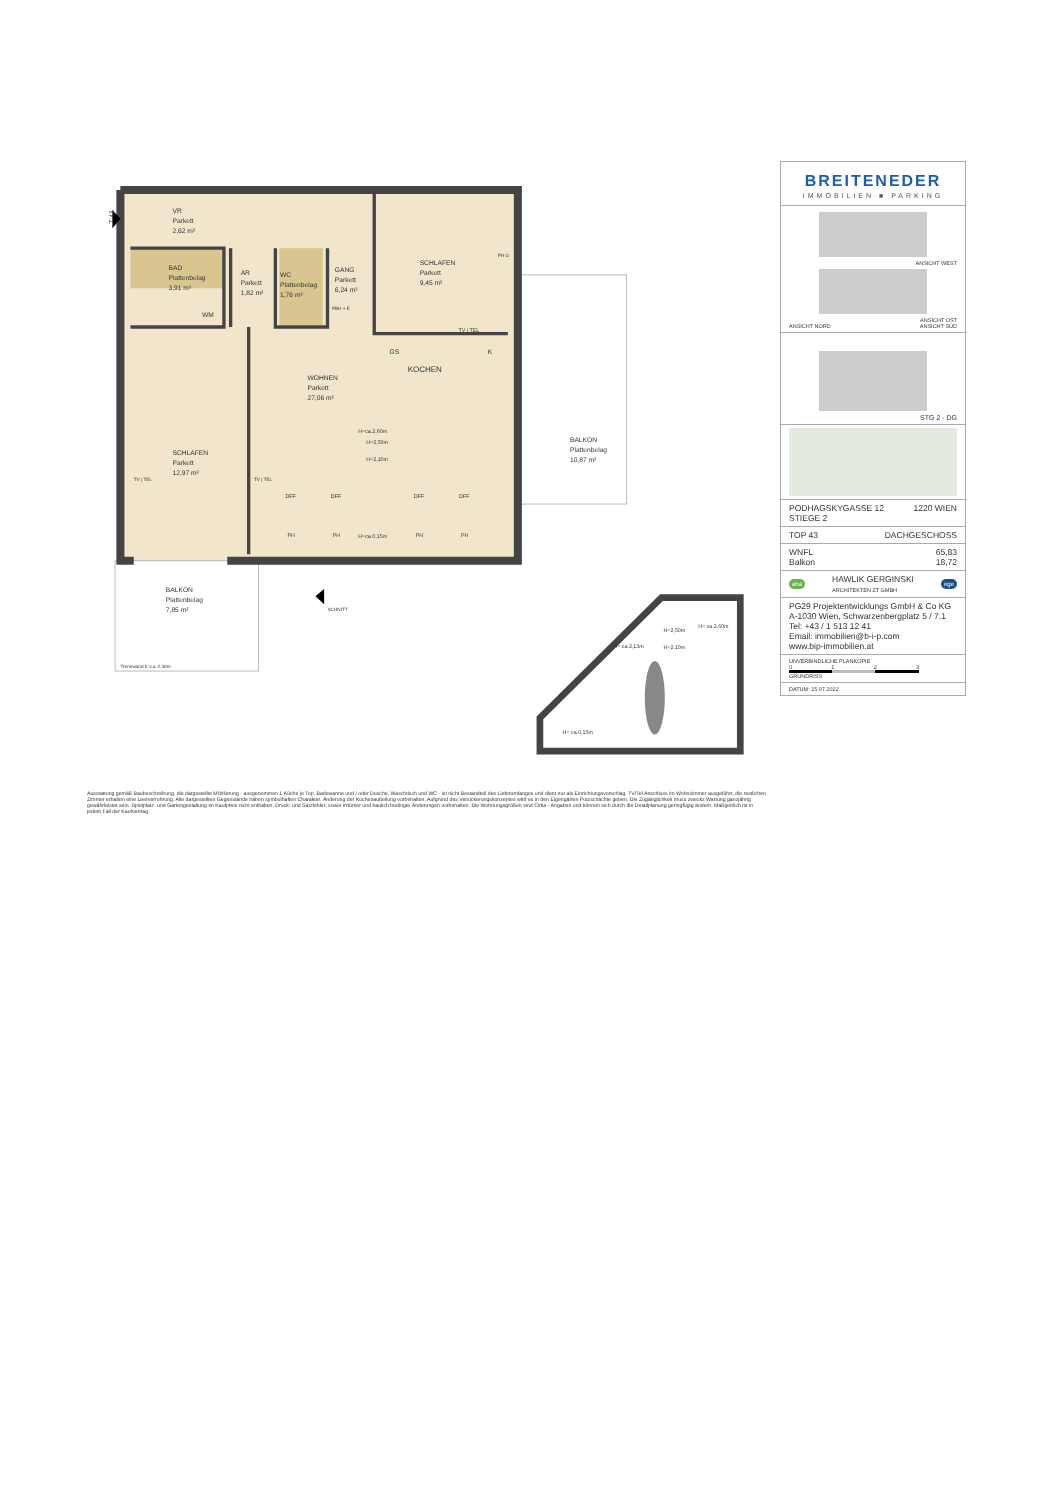T 43
VR
Parkett
2,62 m²
BAD
Plattenbelag
3,91 m²
WM
AR
Parkett
1,82 m²
WC
Plattenbelag
1,76 m²
GANG
Parkett
6,24 m²
FBH + E
SCHLAFEN
Parkett
9,45 m²
PH G
TV | TEL
GS
K
KOCHEN
WOHNEN
Parkett
27,06 m²
H=ca.2,60m
H=2,50m
H=2,10m
SCHLAFEN
Parkett
12,97 m²
TV | TEL
TV | TEL
DFF
DFF
DFF
DFF
PH
PH
H=ca.0,15m
PH
PH
BALKON
Plattenbelag
10,87 m²
BALKON
Plattenbelag
7,85 m²
Trennwand h=ca. 2,30m
SCHNITT
H=2,50m
H= ca.2,60m
H= ca.2,13m
H=2,10m
H= ca.0,15m
Ausstattung gemäß Baubeschreibung, die dargestellte Möblierung - ausgenommen 1 Küche je Top, Badewanne und / oder Dusche, Waschtisch und WC - ist nicht Bestandteil des Lieferumfanges und dient nur als Einrichtungsvorschlag. TV/Tel Anschluss im Wohnzimmer ausgeführt, die restlichen Zimmer erhalten eine Leerverrohrung. Alle dargestellten Gegenstände haben symbolhaften Charakter. Änderung der Küchenaufteilung vorbehalten. Aufgrund des Versickerungskonzeptes wird es in den Eigengärten Putzschächte geben. Die Zugänglichkeit muss zwecks Wartung ganzjährig gewährleistet sein. Spielplatz- und Gartengestaltung im Kaufpreis nicht enthalten. Druck- und Satzfehler, sowie Irrtümer und baulich bedingte Änderungen vorbehalten. Die Wohnungsgrößen sind Cirka - Angaben und können sich durch die Detailplanung geringfügig ändern. Maßgeblich ist in jedem Fall der Kaufvertrag.
BREITENEDER
IMMOBILIEN ■ PARKING
ANSICHT WEST
ANSICHT OST
ANSICHT NORD ANSICHT SÜD
STG 2 - DG
PODHAGSKYGASSE 12 1220 WIEN
STIEGE 2
TOP 43 DACHGESCHOSS
WNFL 65,83
Balkon 18,72
aha HAWLIK GERGINSKI
ARCHITEKTEN ZT GMBH ege
PG29 Projektentwicklungs GmbH & Co KG
A-1030 Wien, Schwarzenbergplatz 5 / 7.1
Tel: +43 / 1 513 12 41
Email: immobilien@b-i-p.com
www.bip-immobilien.at
UNVERBINDLICHE PLANKOPIE
0123
GRUNDRISS
DATUM: 15.07.2022